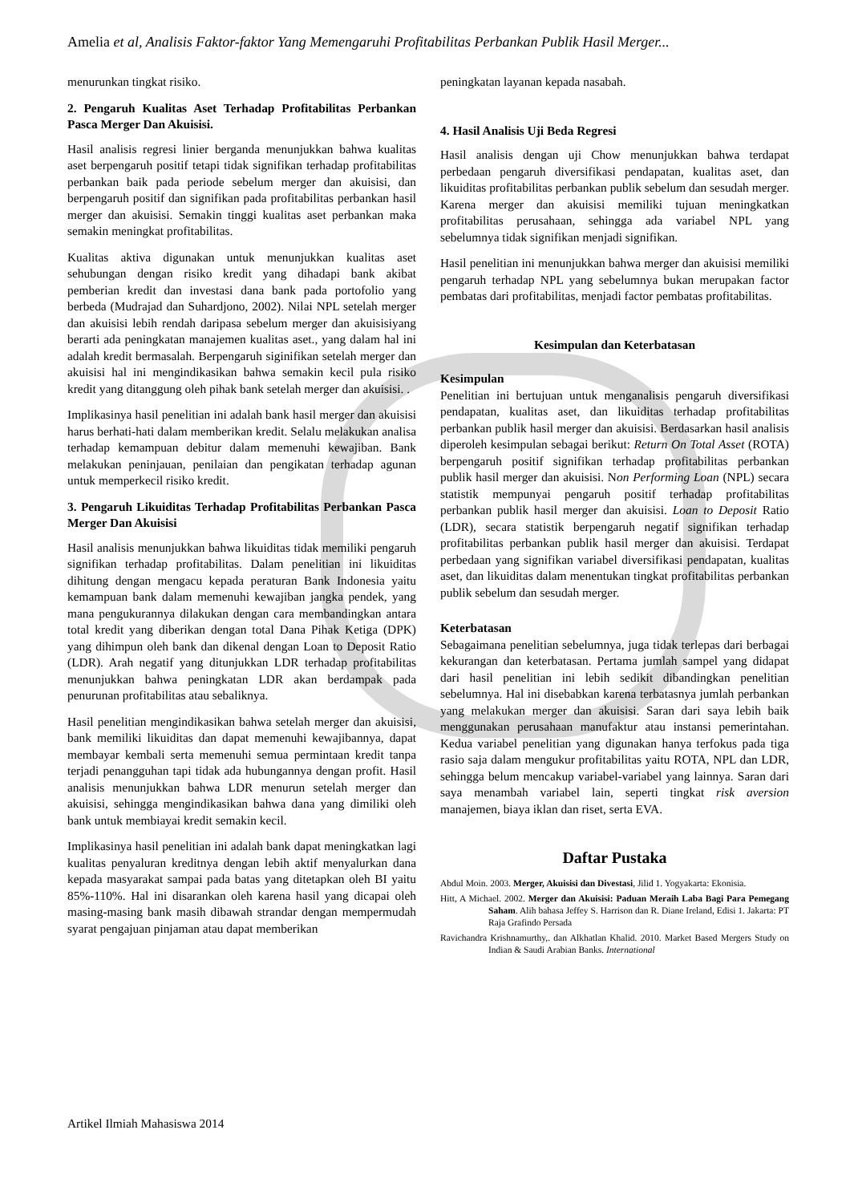Amelia et al, Analisis Faktor-faktor Yang Memengaruhi Profitabilitas Perbankan Publik Hasil Merger...
menurunkan tingkat risiko.
2. Pengaruh Kualitas Aset Terhadap Profitabilitas Perbankan Pasca Merger Dan Akuisisi.
Hasil analisis regresi linier berganda menunjukkan bahwa kualitas aset berpengaruh positif tetapi tidak signifikan terhadap profitabilitas perbankan baik pada periode sebelum merger dan akuisisi, dan berpengaruh positif dan signifikan pada profitabilitas perbankan hasil merger dan akuisisi. Semakin tinggi kualitas aset perbankan maka semakin meningkat profitabilitas.
Kualitas aktiva digunakan untuk menunjukkan kualitas aset sehubungan dengan risiko kredit yang dihadapi bank akibat pemberian kredit dan investasi dana bank pada portofolio yang berbeda (Mudrajad dan Suhardjono, 2002). Nilai NPL setelah merger dan akuisisi lebih rendah daripasa sebelum merger dan akuisisiyang berarti ada peningkatan manajemen kualitas aset., yang dalam hal ini adalah kredit bermasalah. Berpengaruh siginifikan setelah merger dan akuisisi hal ini mengindikasikan bahwa semakin kecil pula risiko kredit yang ditanggung oleh pihak bank setelah merger dan akuisisi. .
Implikasinya hasil penelitian ini adalah bank hasil merger dan akuisisi harus berhati-hati dalam memberikan kredit. Selalu melakukan analisa terhadap kemampuan debitur dalam memenuhi kewajiban. Bank melakukan peninjauan, penilaian dan pengikatan terhadap agunan untuk memperkecil risiko kredit.
3. Pengaruh Likuiditas Terhadap Profitabilitas Perbankan Pasca Merger Dan Akuisisi
Hasil analisis menunjukkan bahwa likuiditas tidak memiliki pengaruh signifikan terhadap profitabilitas. Dalam penelitian ini likuiditas dihitung dengan mengacu kepada peraturan Bank Indonesia yaitu kemampuan bank dalam memenuhi kewajiban jangka pendek, yang mana pengukurannya dilakukan dengan cara membandingkan antara total kredit yang diberikan dengan total Dana Pihak Ketiga (DPK) yang dihimpun oleh bank dan dikenal dengan Loan to Deposit Ratio (LDR). Arah negatif yang ditunjukkan LDR terhadap profitabilitas menunjukkan bahwa peningkatan LDR akan berdampak pada penurunan profitabilitas atau sebaliknya.
Hasil penelitian mengindikasikan bahwa setelah merger dan akuisisi, bank memiliki likuiditas dan dapat memenuhi kewajibannya, dapat membayar kembali serta memenuhi semua permintaan kredit tanpa terjadi penangguhan tapi tidak ada hubungannya dengan profit. Hasil analisis menunjukkan bahwa LDR menurun setelah merger dan akuisisi, sehingga mengindikasikan bahwa dana yang dimiliki oleh bank untuk membiayai kredit semakin kecil.
Implikasinya hasil penelitian ini adalah bank dapat meningkatkan lagi kualitas penyaluran kreditnya dengan lebih aktif menyalurkan dana kepada masyarakat sampai pada batas yang ditetapkan oleh BI yaitu 85%-110%. Hal ini disarankan oleh karena hasil yang dicapai oleh masing-masing bank masih dibawah strandar dengan mempermudah syarat pengajuan pinjaman atau dapat memberikan
peningkatan layanan kepada nasabah.
4. Hasil Analisis Uji Beda Regresi
Hasil analisis dengan uji Chow menunjukkan bahwa terdapat perbedaan pengaruh diversifikasi pendapatan, kualitas aset, dan likuiditas profitabilitas perbankan publik sebelum dan sesudah merger. Karena merger dan akuisisi memiliki tujuan meningkatkan profitabilitas perusahaan, sehingga ada variabel NPL yang sebelumnya tidak signifikan menjadi signifikan.
Hasil penelitian ini menunjukkan bahwa merger dan akuisisi memiliki pengaruh terhadap NPL yang sebelumnya bukan merupakan factor pembatas dari profitabilitas, menjadi factor pembatas profitabilitas.
Kesimpulan dan Keterbatasan
Kesimpulan
Penelitian ini bertujuan untuk menganalisis pengaruh diversifikasi pendapatan, kualitas aset, dan likuiditas terhadap profitabilitas perbankan publik hasil merger dan akuisisi. Berdasarkan hasil analisis diperoleh kesimpulan sebagai berikut: Return On Total Asset (ROTA) berpengaruh positif signifikan terhadap profitabilitas perbankan publik hasil merger dan akuisisi. Non Performing Loan (NPL) secara statistik mempunyai pengaruh positif terhadap profitabilitas perbankan publik hasil merger dan akuisisi. Loan to Deposit Ratio (LDR), secara statistik berpengaruh negatif signifikan terhadap profitabilitas perbankan publik hasil merger dan akuisisi. Terdapat perbedaan yang signifikan variabel diversifikasi pendapatan, kualitas aset, dan likuiditas dalam menentukan tingkat profitabilitas perbankan publik sebelum dan sesudah merger.
Keterbatasan
Sebagaimana penelitian sebelumnya, juga tidak terlepas dari berbagai kekurangan dan keterbatasan. Pertama jumlah sampel yang didapat dari hasil penelitian ini lebih sedikit dibandingkan penelitian sebelumnya. Hal ini disebabkan karena terbatasnya jumlah perbankan yang melakukan merger dan akuisisi. Saran dari saya lebih baik menggunakan perusahaan manufaktur atau instansi pemerintahan. Kedua variabel penelitian yang digunakan hanya terfokus pada tiga rasio saja dalam mengukur profitabilitas yaitu ROTA, NPL dan LDR, sehingga belum mencakup variabel-variabel yang lainnya. Saran dari saya menambah variabel lain, seperti tingkat risk aversion manajemen, biaya iklan dan riset, serta EVA.
Daftar Pustaka
Abdul Moin. 2003. Merger, Akuisisi dan Divestasi, Jilid 1. Yogyakarta: Ekonisia.
Hitt, A Michael. 2002. Merger dan Akuisisi: Paduan Meraih Laba Bagi Para Pemegang Saham. Alih bahasa Jeffey S. Harrison dan R. Diane Ireland, Edisi 1. Jakarta: PT Raja Grafindo Persada
Ravichandra Krishnamurthy,. dan Alkhatlan Khalid. 2010. Market Based Mergers Study on Indian & Saudi Arabian Banks. International
Artikel Ilmiah Mahasiswa 2014